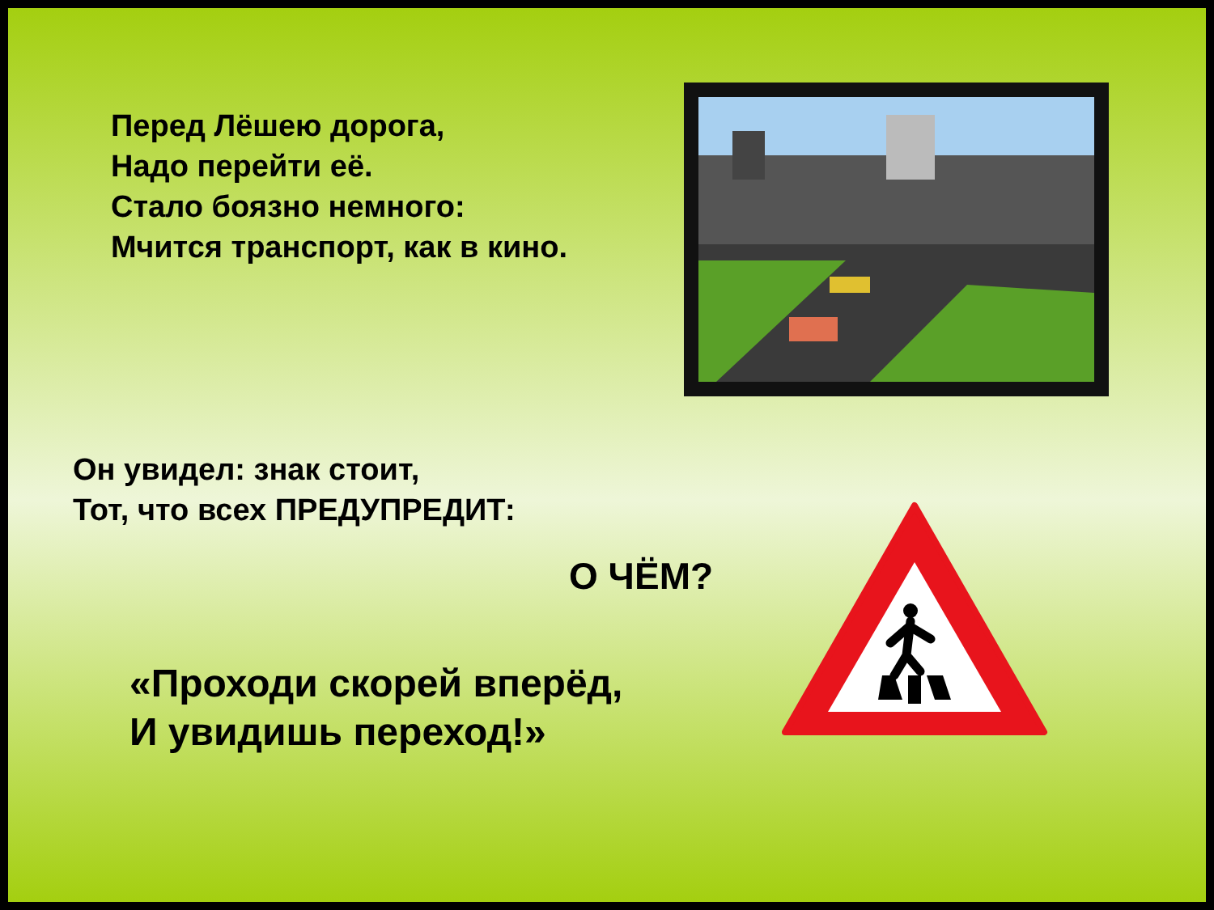Перед Лёшею дорога,
Надо перейти её.
Стало боязно немного:
Мчится транспорт, как в кино.
Он увидел: знак стоит,
Тот, что всех ПРЕДУПРЕДИТ:
О ЧЁМ?
«Проходи скорей вперёд,
И увидишь переход!»